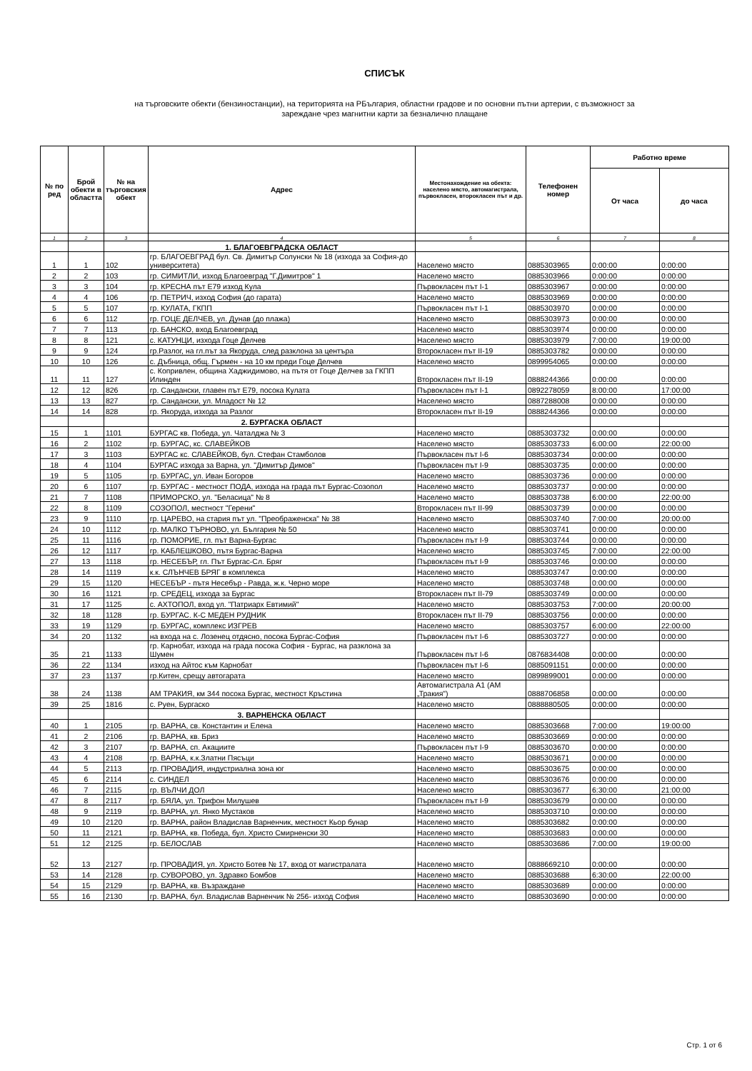СПИСЪК
на търговските обекти (бензиностанции), на територията на РБългария, областни градове и по основни пътни артерии, с възможност за
зареждане чрез магнитни карти за безналично плащане
| № по ред | Брой обекти в областта | № на търговския обект | Адрес | Местонахождение на обекта: населено място, автомагистрала, първокласен, второкласен път и др. | Телефонен номер | Работно време | |
| --- | --- | --- | --- | --- | --- | --- | --- |
| | | | | | | От часа | до часа |
| 1 | 2 | 3 | 4 | 5 | 6 | 7 | 8 |
| | | | 1. БЛАГОЕВГРАДСКА ОБЛАСТ | | | | |
| 1 | 1 | 102 | гр. БЛАГОЕВГРАД бул. Св. Димитър Солунски № 18 (изхода за София-до университета) | Населено място | 0885303965 | 0:00:00 | 0:00:00 |
| 2 | 2 | 103 | гр. СИМИТЛИ, изход Благоевград "Г.Димитров" 1 | Населено място | 0885303966 | 0:00:00 | 0:00:00 |
| 3 | 3 | 104 | гр. КРЕСНА път Е79 изход Кула | Първокласен път I-1 | 0885303967 | 0:00:00 | 0:00:00 |
| 4 | 4 | 106 | гр. ПЕТРИЧ, изход София (до гарата) | Населено място | 0885303969 | 0:00:00 | 0:00:00 |
| 5 | 5 | 107 | гр. КУЛАТА, ГКПП | Първокласен път I-1 | 0885303970 | 0:00:00 | 0:00:00 |
| 6 | 6 | 112 | гр. ГОЦЕ ДЕЛЧЕВ, ул. Дунав (до плажа) | Населено място | 0885303973 | 0:00:00 | 0:00:00 |
| 7 | 7 | 113 | гр. БАНСКО, вход Благоевград | Населено място | 0885303974 | 0:00:00 | 0:00:00 |
| 8 | 8 | 121 | с. КАТУНЦИ, изхода Гоце Делчев | Населено място | 0885303979 | 7:00:00 | 19:00:00 |
| 9 | 9 | 124 | гр.Разлог, на гл.път за Якоруда, след разклона за центъра | Второкласен път II-19 | 0885303782 | 0:00:00 | 0:00:00 |
| 10 | 10 | 126 | с. Дъбница, общ. Гърмен - на 10 км преди Гоце Делчев | Населено място | 0899954065 | 0:00:00 | 0:00:00 |
| 11 | 11 | 127 | с. Копривлен, община Хаджидимово, на пътя от Гоце Делчев за ГКПП Илинден | Второкласен път II-19 | 0888244366 | 0:00:00 | 0:00:00 |
| 12 | 12 | 826 | гр. Сандански, главен път Е79, посока Кулата | Първокласен път I-1 | 0892278059 | 8:00:00 | 17:00:00 |
| 13 | 13 | 827 | гр. Сандански, ул. Младост № 12 | Населено място | 0887288008 | 0:00:00 | 0:00:00 |
| 14 | 14 | 828 | гр. Якоруда, изхода за Разлог | Второкласен път II-19 | 0888244366 | 0:00:00 | 0:00:00 |
| | | | 2. БУРГАСКА ОБЛАСТ | | | | |
| 15 | 1 | 1101 | БУРГАС кв. Победа, ул. Чаталджа № 3 | Населено място | 0885303732 | 0:00:00 | 0:00:00 |
| 16 | 2 | 1102 | гр. БУРГАС, кс. СЛАВЕЙКОВ | Населено място | 0885303733 | 6:00:00 | 22:00:00 |
| 17 | 3 | 1103 | БУРГАС кс. СЛАВЕЙКОВ, бул. Стефан Стамболов | Първокласен път I-6 | 0885303734 | 0:00:00 | 0:00:00 |
| 18 | 4 | 1104 | БУРГАС изхода за Варна, ул. "Димитър Димов" | Първокласен път I-9 | 0885303735 | 0:00:00 | 0:00:00 |
| 19 | 5 | 1105 | гр. БУРГАС, ул. Иван Богоров | Населено място | 0885303736 | 0:00:00 | 0:00:00 |
| 20 | 6 | 1107 | гр. БУРГАС - местност ПОДА, изхода на града път Бургас-Созопол | Населено място | 0885303737 | 0:00:00 | 0:00:00 |
| 21 | 7 | 1108 | ПРИМОРСКО, ул. "Беласица" № 8 | Населено място | 0885303738 | 6:00:00 | 22:00:00 |
| 22 | 8 | 1109 | СОЗОПОЛ, местност "Герени" | Второкласен път II-99 | 0885303739 | 0:00:00 | 0:00:00 |
| 23 | 9 | 1110 | гр. ЦАРЕВО, на стария път ул. "Преображенска" № 38 | Населено място | 0885303740 | 7:00:00 | 20:00:00 |
| 24 | 10 | 1112 | гр. МАЛКО ТЪРНОВО, ул. България № 50 | Населено място | 0885303741 | 0:00:00 | 0:00:00 |
| 25 | 11 | 1116 | гр. ПОМОРИЕ, гл. път Варна-Бургас | Първокласен път I-9 | 0885303744 | 0:00:00 | 0:00:00 |
| 26 | 12 | 1117 | гр. КАБЛЕШКОВО, пътя Бургас-Варна | Населено място | 0885303745 | 7:00:00 | 22:00:00 |
| 27 | 13 | 1118 | гр. НЕСЕБЪР, гл. Път Бургас-Сл. Бряг | Първокласен път I-9 | 0885303746 | 0:00:00 | 0:00:00 |
| 28 | 14 | 1119 | к.к. СЛЪНЧЕВ БРЯГ в комплекса | Населено място | 0885303747 | 0:00:00 | 0:00:00 |
| 29 | 15 | 1120 | НЕСЕБЪР - пътя Несебър - Равда, ж.к. Черно море | Населено място | 0885303748 | 0:00:00 | 0:00:00 |
| 30 | 16 | 1121 | гр. СРЕДЕЦ, изхода за Бургас | Второкласен път II-79 | 0885303749 | 0:00:00 | 0:00:00 |
| 31 | 17 | 1125 | с. АХТОПОЛ, вход ул. "Патриарх Евтимий" | Населено място | 0885303753 | 7:00:00 | 20:00:00 |
| 32 | 18 | 1128 | гр. БУРГАС. К-С МЕДЕН РУДНИК | Второкласен път II-79 | 0885303756 | 0:00:00 | 0:00:00 |
| 33 | 19 | 1129 | гр. БУРГАС, комплекс ИЗГРЕВ | Населено място | 0885303757 | 6:00:00 | 22:00:00 |
| 34 | 20 | 1132 | на входа на с. Лозенец отдясно, посока Бургас-София | Първокласен път I-6 | 0885303727 | 0:00:00 | 0:00:00 |
| 35 | 21 | 1133 | гр. Карнобат, изхода на града посока София - Бургас, на разклона за Шумен | Първокласен път I-6 | 0876834408 | 0:00:00 | 0:00:00 |
| 36 | 22 | 1134 | изход на Айтос към Карнобат | Първокласен път I-6 | 0885091151 | 0:00:00 | 0:00:00 |
| 37 | 23 | 1137 | гр.Китен, срещу автогарата | Населено място | 0899899001 | 0:00:00 | 0:00:00 |
| 38 | 24 | 1138 | АМ ТРАКИЯ, км 344 посока Бургас, местност Кръстина | Автомагистрала А1 (АМ „Тракия") | 0888706858 | 0:00:00 | 0:00:00 |
| 39 | 25 | 1816 | с. Руен, Бургаско | Населено място | 0888880505 | 0:00:00 | 0:00:00 |
| | | | 3. ВАРНЕНСКА ОБЛАСТ | | | | |
| 40 | 1 | 2105 | гр. ВАРНА, св. Константин и Елена | Населено място | 0885303668 | 7:00:00 | 19:00:00 |
| 41 | 2 | 2106 | гр. ВАРНА, кв. Бриз | Населено място | 0885303669 | 0:00:00 | 0:00:00 |
| 42 | 3 | 2107 | гр. ВАРНА, сп. Акациите | Първокласен път I-9 | 0885303670 | 0:00:00 | 0:00:00 |
| 43 | 4 | 2108 | гр. ВАРНА, к.к.Златни Пясъци | Населено място | 0885303671 | 0:00:00 | 0:00:00 |
| 44 | 5 | 2113 | гр. ПРОВАДИЯ, индустриална зона юг | Населено място | 0885303675 | 0:00:00 | 0:00:00 |
| 45 | 6 | 2114 | с. СИНДЕЛ | Населено място | 0885303676 | 0:00:00 | 0:00:00 |
| 46 | 7 | 2115 | гр. ВЪЛЧИ ДОЛ | Населено място | 0885303677 | 6:30:00 | 21:00:00 |
| 47 | 8 | 2117 | гр. БЯЛА, ул. Трифон Милушев | Първокласен път I-9 | 0885303679 | 0:00:00 | 0:00:00 |
| 48 | 9 | 2119 | гр. ВАРНА, ул. Янко Мустаков | Населено място | 0885303710 | 0:00:00 | 0:00:00 |
| 49 | 10 | 2120 | гр. ВАРНА, район Владислав Варненчик, местност Кьор бунар | Населено място | 0885303682 | 0:00:00 | 0:00:00 |
| 50 | 11 | 2121 | гр. ВАРНА, кв. Победа, бул. Христо Смирненски 30 | Населено място | 0885303683 | 0:00:00 | 0:00:00 |
| 51 | 12 | 2125 | гр. БЕЛОСЛАВ | Населено място | 0885303686 | 7:00:00 | 19:00:00 |
| 52 | 13 | 2127 | гр. ПРОВАДИЯ, ул. Христо Ботев № 17, вход от магистралата | Населено място | 0888669210 | 0:00:00 | 0:00:00 |
| 53 | 14 | 2128 | гр. СУВОРОВО, ул. Здравко Бомбов | Населено място | 0885303688 | 6:30:00 | 22:00:00 |
| 54 | 15 | 2129 | гр. ВАРНА, кв. Възраждане | Населено място | 0885303689 | 0:00:00 | 0:00:00 |
| 55 | 16 | 2130 | гр. ВАРНА, бул. Владислав Варненчик № 256- изход София | Населено място | 0885303690 | 0:00:00 | 0:00:00 |
Стр. 1 от 6